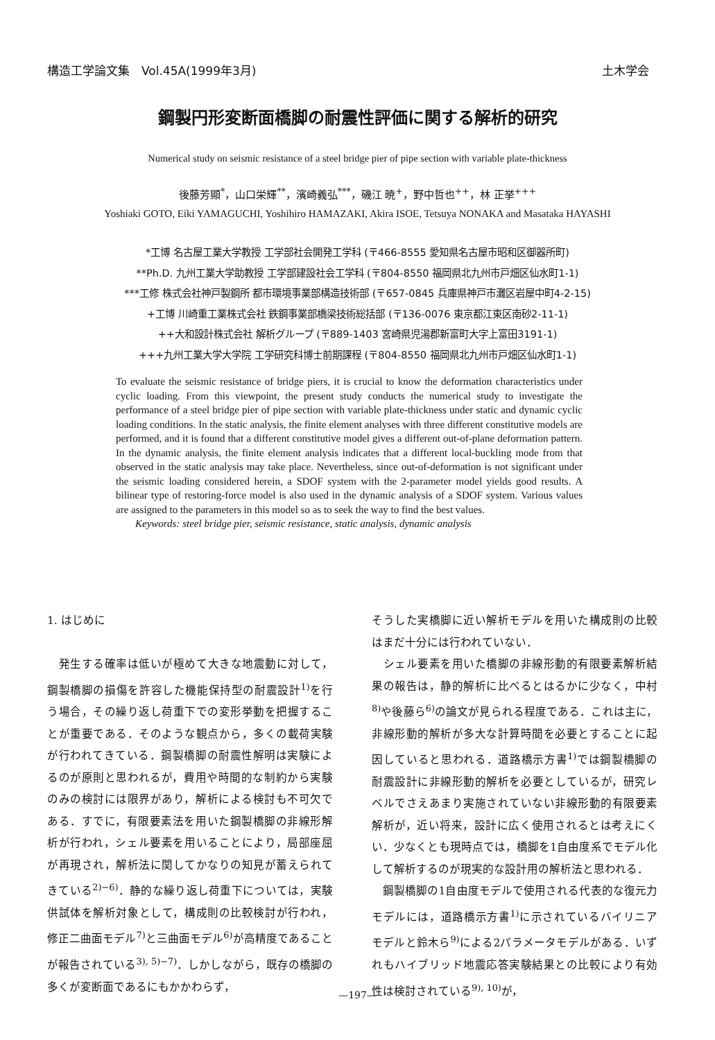構造工学論文集　Vol.45A(1999年3月) 土木学会
鋼製円形変断面橋脚の耐震性評価に関する解析的研究
Numerical study on seismic resistance of a steel bridge pier of pipe section with variable plate-thickness
後藤芳顯<sup>*</sup>，山口栄輝<sup>**</sup>，濱崎義弘<sup>***</sup>，磯江 暁<sup>+</sup>，野中哲也<sup>++</sup>，林 正挙<sup>+++</sup>
Yoshiaki GOTO, Eiki YAMAGUCHI, Yoshihiro HAMAZAKI, Akira ISOE, Tetsuya NONAKA and Masataka HAYASHI
*工博 名古屋工業大学教授 工学部社会開発工学科 (〒466-8555 愛知県名古屋市昭和区御器所町)
**Ph.D. 九州工業大学助教授 工学部建設社会工学科 (〒804-8550 福岡県北九州市戸畑区仙水町1-1)
***工修 株式会社神戸製鋼所 都市環境事業部構造技術部 (〒657-0845 兵庫県神戸市灘区岩屋中町4-2-15)
+工博 川崎重工業株式会社 鉄鋼事業部橋梁技術総括部 (〒136-0076 東京都江東区南砂2-11-1)
++大和設計株式会社 解析グループ (〒889-1403 宮崎県児湯郡新富町大字上富田3191-1)
+++九州工業大学大学院 工学研究科博士前期課程 (〒804-8550 福岡県北九州市戸畑区仙水町1-1)
To evaluate the seismic resistance of bridge piers, it is crucial to know the deformation characteristics under cyclic loading. From this viewpoint, the present study conducts the numerical study to investigate the performance of a steel bridge pier of pipe section with variable plate-thickness under static and dynamic cyclic loading conditions. In the static analysis, the finite element analyses with three different constitutive models are performed, and it is found that a different constitutive model gives a different out-of-plane deformation pattern. In the dynamic analysis, the finite element analysis indicates that a different local-buckling mode from that observed in the static analysis may take place. Nevertheless, since out-of-deformation is not significant under the seismic loading considered herein, a SDOF system with the 2-parameter model yields good results. A bilinear type of restoring-force model is also used in the dynamic analysis of a SDOF system. Various values are assigned to the parameters in this model so as to seek the way to find the best values.
Keywords: steel bridge pier, seismic resistance, static analysis, dynamic analysis
1. はじめに
　発生する確率は低いが極めて大きな地震動に対して，鋼製橋脚の損傷を許容した機能保持型の耐震設計<sup>1)</sup>を行う場合，その繰り返し荷重下での変形挙動を把握することが重要である．そのような観点から，多くの載荷実験が行われてきている．鋼製橋脚の耐震性解明は実験によるのが原則と思われるが，費用や時間的な制約から実験のみの検討には限界があり，解析による検討も不可欠である．すでに，有限要素法を用いた鋼製橋脚の非線形解析が行われ，シェル要素を用いることにより，局部座屈が再現され，解析法に関してかなりの知見が蓄えられてきている<sup>2)−6)</sup>．静的な繰り返し荷重下については，実験供試体を解析対象として，構成則の比較検討が行われ，修正二曲面モデル<sup>7)</sup>と三曲面モデル<sup>6)</sup>が高精度であることが報告されている<sup>3), 5)−7)</sup>．しかしながら，既存の橋脚の多くが変断面であるにもかかわらず，
そうした実橋脚に近い解析モデルを用いた構成則の比較はまだ十分には行われていない．
　シェル要素を用いた橋脚の非線形動的有限要素解析結果の報告は，静的解析に比べるとはるかに少なく，中村<sup>8)</sup>や後藤ら<sup>6)</sup>の論文が見られる程度である．これは主に，非線形動的解析が多大な計算時間を必要とすることに起因していると思われる．道路橋示方書<sup>1)</sup>では鋼製橋脚の耐震設計に非線形動的解析を必要としているが，研究レベルでさえあまり実施されていない非線形動的有限要素解析が，近い将来，設計に広く使用されるとは考えにくい．少なくとも現時点では，橋脚を1自由度系でモデル化して解析するのが現実的な設計用の解析法と思われる．
　鋼製橋脚の1自由度モデルで使用される代表的な復元力モデルには，道路橋示方書<sup>1)</sup>に示されているバイリニアモデルと鈴木ら<sup>9)</sup>による2パラメータモデルがある．いずれもハイブリッド地震応答実験結果との比較により有効性は検討されている<sup>9), 10)</sup>が，
—197—